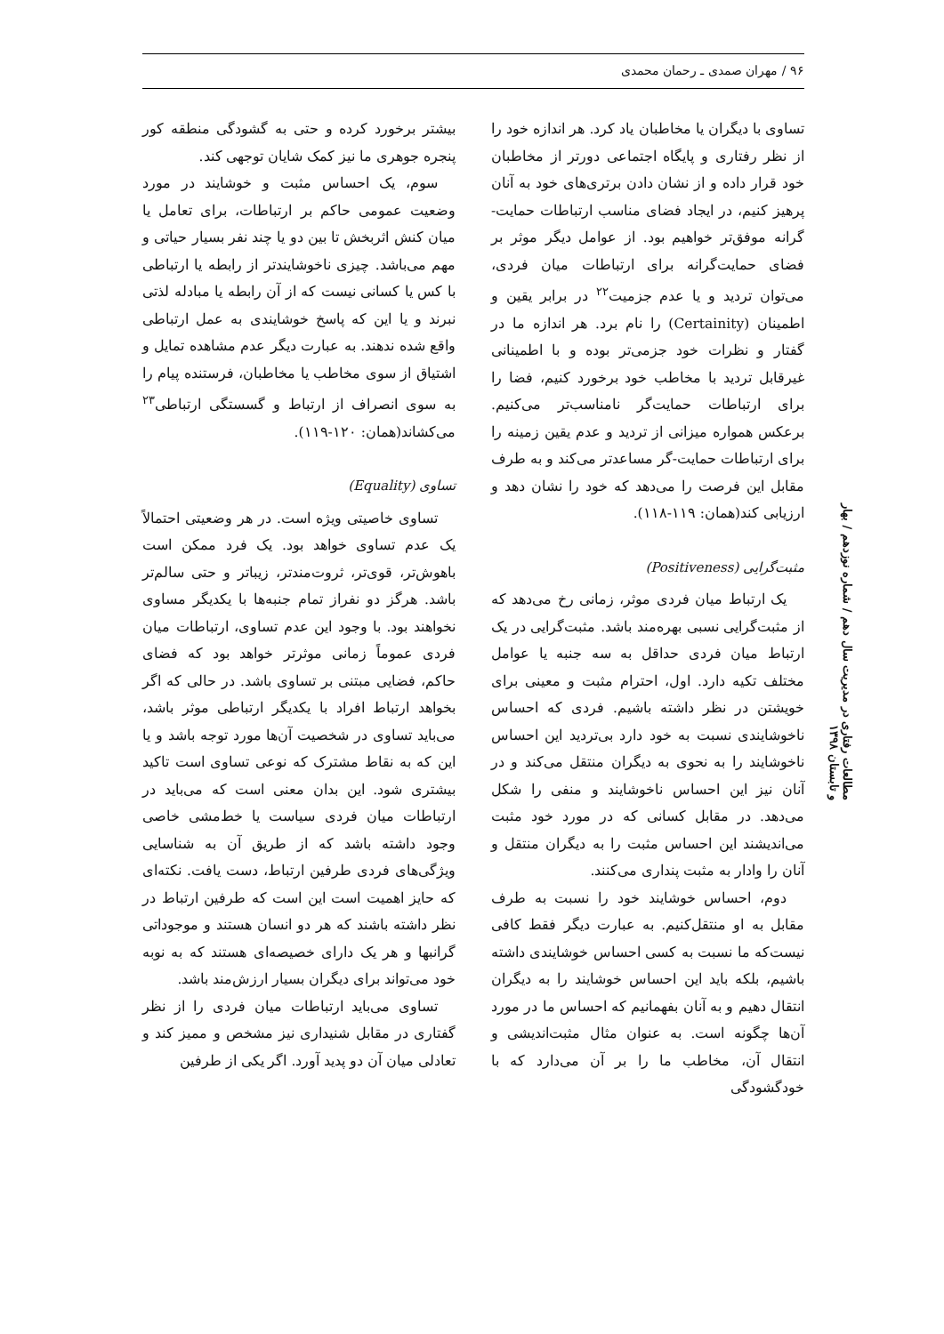۹۶ / مهران صمدی ـ رحمان محمدی
تساوی با دیگران یا مخاطبان یاد کرد. هر اندازه خود را از نظر رفتاری و پایگاه اجتماعی دورتر از مخاطبان خود قرار داده و از نشان دادن برتری‌های خود به آنان پرهیز کنیم، در ایجاد فضای مناسب ارتباطات حمایت-گرانه موفق‌تر خواهیم بود. از عوامل دیگر موثر بر فضای حمایت‌گرانه برای ارتباطات میان فردی، می‌توان تردید و یا عدم جزمیت<sup>۲۲</sup> در برابر یقین و اطمینان (Certainity) را نام برد. هر اندازه ما در گفتار و نظرات خود جزمی‌تر بوده و با اطمینانی غیرقابل تردید با مخاطب خود برخورد کنیم، فضا را برای ارتباطات حمایت‌گر نامناسب‌تر می‌کنیم. برعکس همواره میزانی از تردید و عدم یقین زمینه را برای ارتباطات حمایت-گر مساعدتر می‌کند و به طرف مقابل این فرصت را می‌دهد که خود را نشان دهد و ارزیابی کند(همان: ۱۱۹-۱۱۸).
مثبت‌گرایی (Positiveness)
یک ارتباط میان فردی موثر، زمانی رخ می‌دهد که از مثبت‌گرایی نسبی بهره‌مند باشد. مثبت‌گرایی در یک ارتباط میان فردی حداقل به سه جنبه یا عوامل مختلف تکیه دارد. اول، احترام مثبت و معینی برای خویشتن در نظر داشته باشیم. فردی که احساس ناخوشایندی نسبت به خود دارد بی‌تردید این احساس ناخوشایند را به نحوی به دیگران منتقل می‌کند و در آنان نیز این احساس ناخوشایند و منفی را شکل می‌دهد. در مقابل کسانی که در مورد خود مثبت می‌اندیشند این احساس مثبت را به دیگران منتقل و آنان را وادار به مثبت پنداری می‌کنند.
دوم، احساس خوشایند خود را نسبت به طرف مقابل به او منتقل‌کنیم. به عبارت دیگر فقط کافی نیست‌که ما نسبت به کسی احساس خوشایندی داشته باشیم، بلکه باید این احساس خوشایند را به دیگران انتقال دهیم و به آنان بفهمانیم که احساس ما در مورد آن‌ها چگونه است. به عنوان مثال مثبت‌اندیشی و انتقال آن، مخاطب ما را بر آن می‌دارد که با خودگشودگی
بیشتر برخورد کرده و حتی به گشودگی منطقه کور پنجره جوهری ما نیز کمک شایان توجهی کند.
سوم، یک احساس مثبت و خوشایند در مورد وضعیت عمومی حاکم بر ارتباطات، برای تعامل یا میان کنش اثربخش تا بین دو یا چند نفر بسیار حیاتی و مهم می‌باشد. چیزی ناخوشایندتر از رابطه یا ارتباطی با کس یا کسانی نیست که از آن رابطه یا مبادله لذتی نبرند و یا این که پاسخ خوشایندی به عمل ارتباطی واقع شده ندهند. به عبارت دیگر عدم مشاهده تمایل و اشتیاق از سوی مخاطب یا مخاطبان، فرستنده پیام را به سوی انصراف از ارتباط و گسستگی ارتباطی<sup>۲۳</sup> می‌کشاند(همان: ۱۲۰-۱۱۹).
تساوی (Equality)
تساوی خاصیتی ویژه است. در هر وضعیتی احتمالاً یک عدم تساوی خواهد بود. یک فرد ممکن است باهوش‌تر، قوی‌تر، ثروت‌مندتر، زیباتر و حتی سالم‌تر باشد. هرگز دو نفراز تمام جنبه‌ها با یکدیگر مساوی نخواهند بود. با وجود این عدم تساوی، ارتباطات میان فردی عموماً زمانی موثرتر خواهد بود که فضای حاکم، فضایی مبتنی بر تساوی باشد. در حالی که اگر بخواهد ارتباط افراد با یکدیگر ارتباطی موثر باشد، می‌باید تساوی در شخصیت آن‌ها مورد توجه باشد و یا این که به نقاط مشترک که نوعی تساوی است تاکید بیشتری شود. این بدان معنی است که می‌باید در ارتباطات میان فردی سیاست یا خط‌مشی خاصی وجود داشته باشد که از طریق آن به شناسایی ویژگی‌های فردی طرفین ارتباط، دست یافت. نکته‌ای که حایز اهمیت است این است که طرفین ارتباط در نظر داشته باشند که هر دو انسان هستند و موجوداتی گرانبها و هر یک دارای خصیصه‌ای هستند که به نوبه خود می‌تواند برای دیگران بسیار ارزش‌مند باشد.
تساوی می‌باید ارتباطات میان فردی را از نظر گفتاری در مقابل شنیداری نیز مشخص و ممیز کند و تعادلی میان آن دو پدید آورد. اگر یکی از طرفین
مطالعات رفتاری در مدیریت سال دهم / شماره نوزدهم / بهار و تابستان ۱۳۹۸